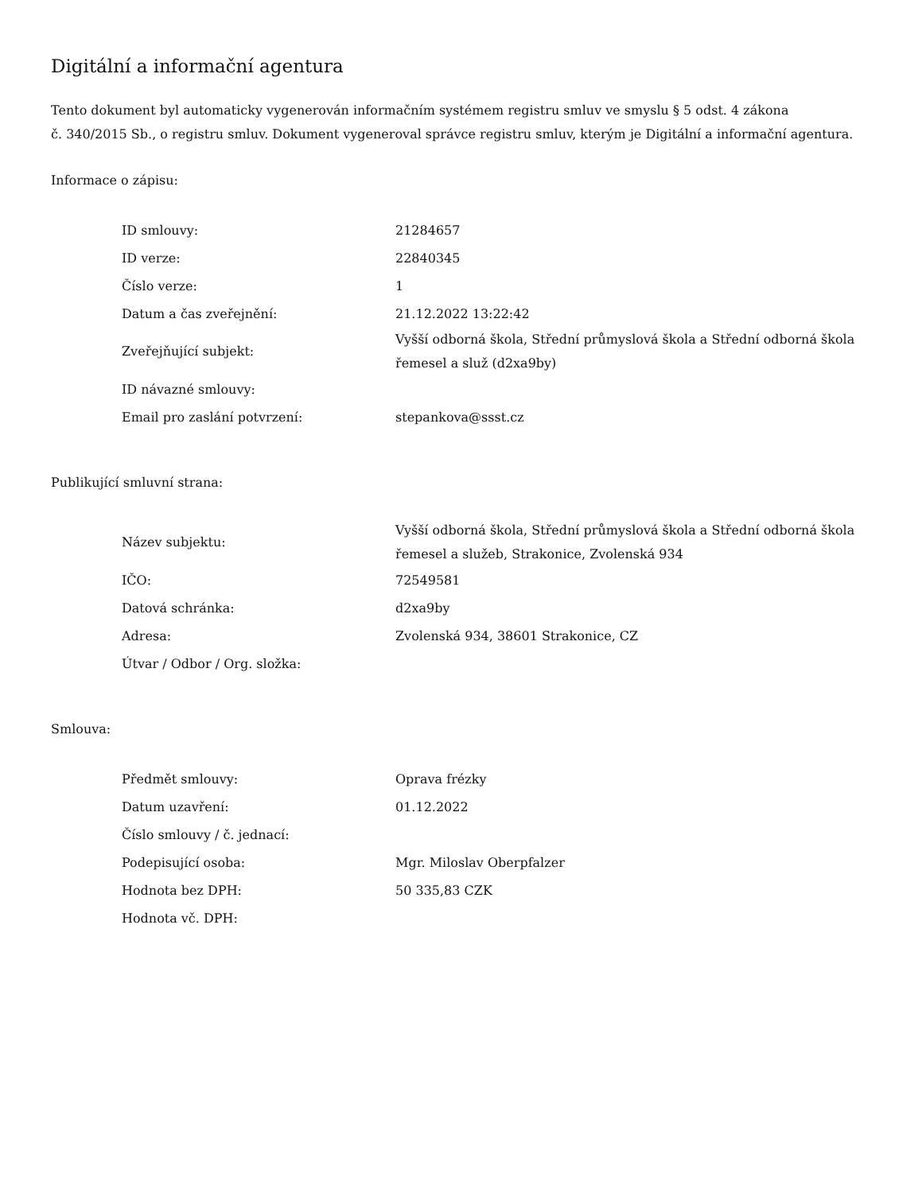Digitální a informační agentura
Tento dokument byl automaticky vygenerován informačním systémem registru smluv ve smyslu § 5 odst. 4 zákona
č. 340/2015 Sb., o registru smluv. Dokument vygeneroval správce registru smluv, kterým je Digitální a informační agentura.
Informace o zápisu:
| ID smlouvy: | 21284657 |
| ID verze: | 22840345 |
| Číslo verze: | 1 |
| Datum a čas zveřejnění: | 21.12.2022 13:22:42 |
| Zveřejňující subjekt: | Vyšší odborná škola, Střední průmyslová škola a Střední odborná škola řemesel a služ (d2xa9by) |
| ID návazné smlouvy: | |
| Email pro zaslání potvrzení: | stepankova@ssst.cz |
Publikující smluvní strana:
| Název subjektu: | Vyšší odborná škola, Střední průmyslová škola a Střední odborná škola řemesel a služeb, Strakonice, Zvolenská 934 |
| IČO: | 72549581 |
| Datová schránka: | d2xa9by |
| Adresa: | Zvolenská 934, 38601 Strakonice, CZ |
| Útvar / Odbor / Org. složka: | |
Smlouva:
| Předmět smlouvy: | Oprava frézky |
| Datum uzavření: | 01.12.2022 |
| Číslo smlouvy / č. jednací: | |
| Podepisující osoba: | Mgr. Miloslav Oberpfalzer |
| Hodnota bez DPH: | 50 335,83 CZK |
| Hodnota vč. DPH: | |